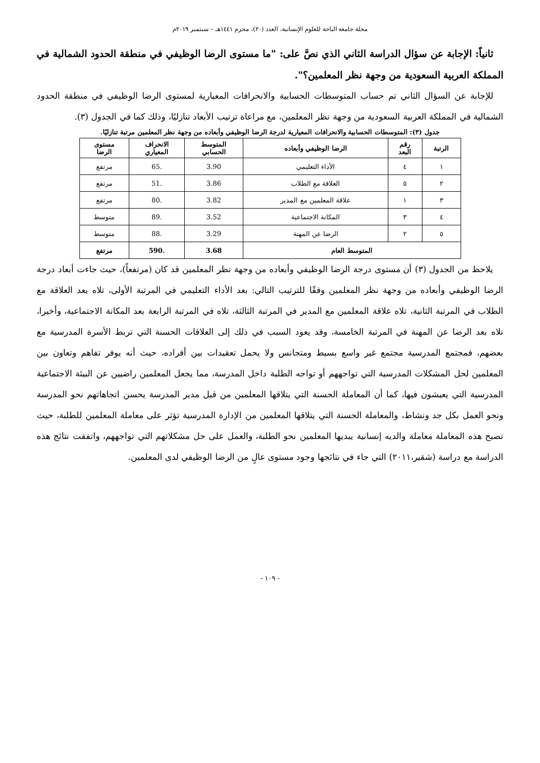مجلة جامعة الباحة للعلوم الإنسانية، العدد (٢٠)، محرم ١٤٤١هـ – سبتمبر ٢٠١٩م
ثانياً: الإجابة عن سؤال الدراسة الثاني الذي نصَّ على: "ما مستوى الرضا الوظيفي في منطقة الحدود الشمالية في المملكة العربية السعودية من وجهة نظر المعلمين؟".
للإجابة عن السؤال الثاني تم حساب المتوسطات الحسابية والانحرافات المعيارية لمستوى الرضا الوظيفي في منطقة الحدود الشمالية في المملكة العربية السعودية من وجهة نظر المعلمين، مع مراعاة ترتيب الأبعاد تنازليًا، وذلك كما في الجدول (٣).
جدول (٣): المتوسطات الحسابية والانحرافات المعيارية لدرجة الرضا الوظيفي وأبعاده من وجهة نظر المعلمين مرتبة تنازليًا.
| الرتبة | رقم البعد | الرضا الوظيفي وأبعاده | المتوسط الحسابي | الانحراف المعياري | مستوى الرضا |
| --- | --- | --- | --- | --- | --- |
| ١ | ٤ | الأداء التعليمي | 3.90 | .65 | مرتفع |
| ٢ | ٥ | العلاقة مع الطلاب | 3.86 | .51 | مرتفع |
| ٣ | ١ | علاقة المعلمين مع المدير | 3.82 | .80 | مرتفع |
| ٤ | ٣ | المكانة الاجتماعية | 3.52 | .89 | متوسط |
| ٥ | ٢ | الرضا عن المهنة | 3.29 | .88 | متوسط |
| المتوسط العام | | | 3.68 | .590 | مرتفع |
يلاحظ من الجدول (٣) أن مستوى درجة الرضا الوظيفي وأبعاده من وجهة نظر المعلمين قد كان (مرتفعاً)، حيث جاءت أبعاد درجة الرضا الوظيفي وأبعاده من وجهة نظر المعلمين وفقًا للترتيب التالي: بعد الأداء التعليمي في المرتبة الأولى، تلاه بعد العلاقة مع الطلاب في المرتبة الثانية، تلاه علاقة المعلمين مع المدير في المرتبة الثالثة، تلاه في المرتبة الرابعة بعد المكانة الاجتماعية، وأخيرا، تلاه بعد الرضا عن المهنة في المرتبة الخامسة، وقد يعود السبب في ذلك إلى العلاقات الحسنة التي تربط الأسرة المدرسية مع بعضهم، فمجتمع المدرسية مجتمع غير واسع بسيط ومتجانس ولا يحمل تعقيدات بين أفراده، حيث أنه يوفر تفاهم وتعاون بين المعلمين لحل المشكلات المدرسية التي تواجههم أو تواجه الطلبة داخل المدرسة، مما يجعل المعلمين راضيين عن البيئة الاجتماعية المدرسية التي يعيشون فيها، كما أن المعاملة الحسنة التي يتلاقها المعلمين من قبل مدير المدرسة يحسن اتجاهاتهم نحو المدرسة ونحو العمل بكل جد ونشاط، والمعاملة الحسنة التي يتلاقها المعلمين من الإدارة المدرسية تؤثر على معاملة المعلمين للطلبة، حيث تصبح هذه المعاملة معاملة والديه إنسانية يبديها المعلمين نحو الطلبة، والعمل على حل مشكلاتهم التي تواجههم، واتفقت نتائج هذه الدراسة مع دراسة (شقير،٢٠١١) التي جاء في نتائجها وجود مستوى عالٍ من الرضا الوظيفي لدى المعلمين.
- ١٠٩ -